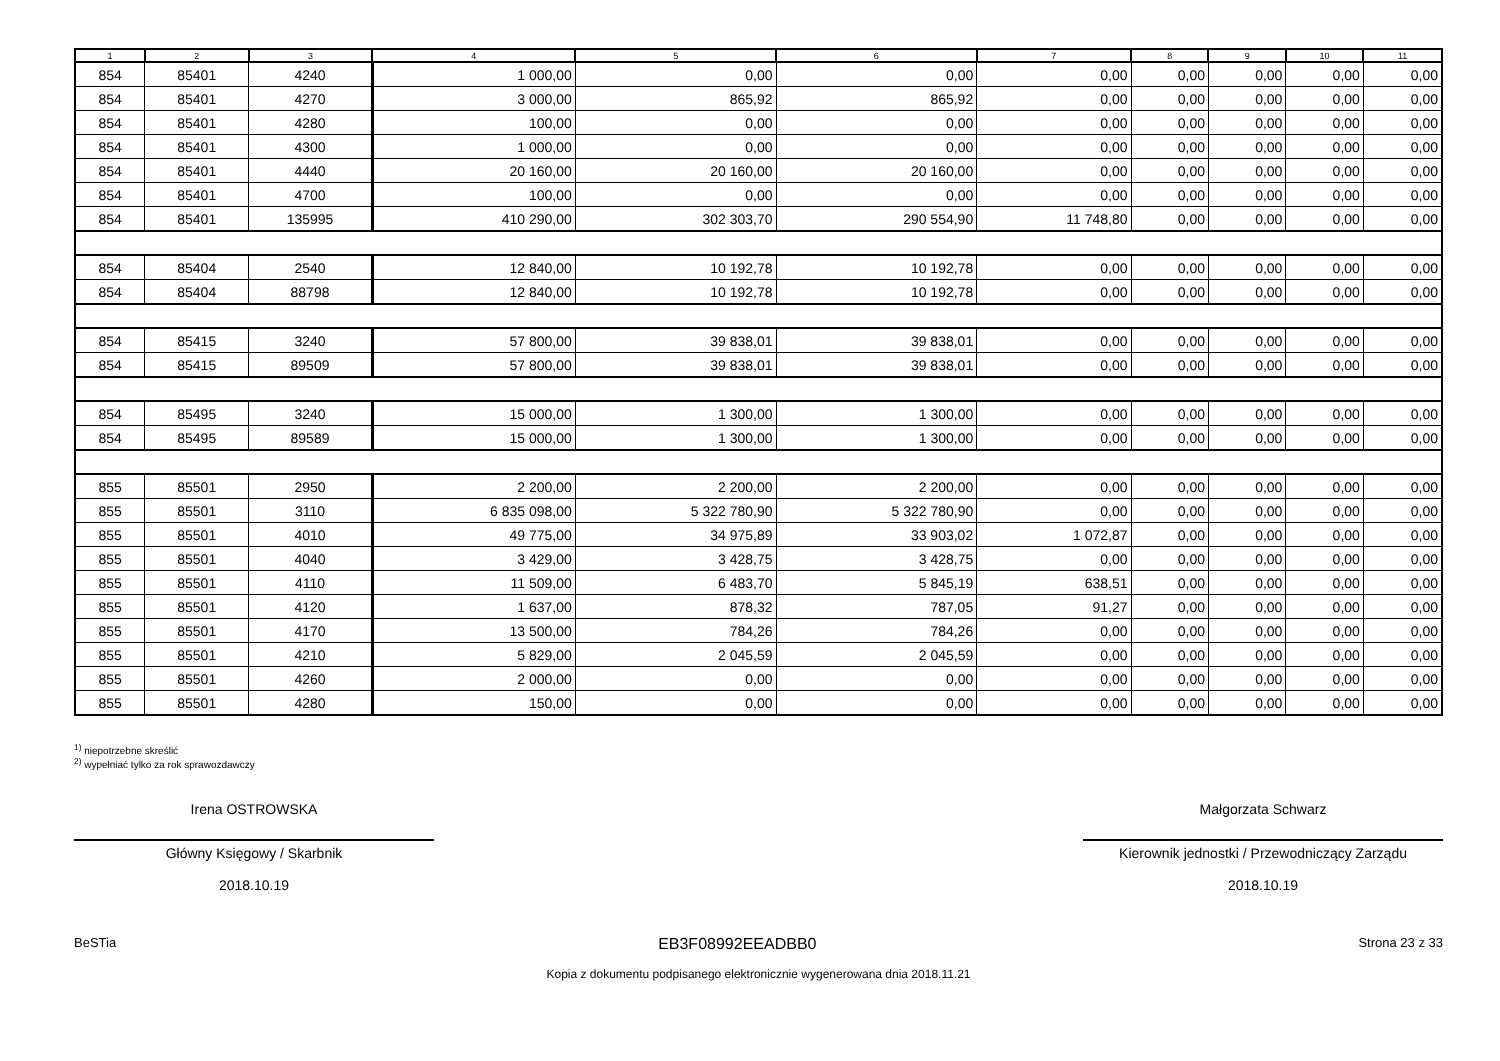| 1 | 2 | 3 | 4 | 5 | 6 | 7 | 8 | 9 | 10 | 11 |
| --- | --- | --- | --- | --- | --- | --- | --- | --- | --- | --- |
| 854 | 85401 | 4240 | 1 000,00 | 0,00 | 0,00 | 0,00 | 0,00 | 0,00 | 0,00 | 0,00 |
| 854 | 85401 | 4270 | 3 000,00 | 865,92 | 865,92 | 0,00 | 0,00 | 0,00 | 0,00 | 0,00 |
| 854 | 85401 | 4280 | 100,00 | 0,00 | 0,00 | 0,00 | 0,00 | 0,00 | 0,00 | 0,00 |
| 854 | 85401 | 4300 | 1 000,00 | 0,00 | 0,00 | 0,00 | 0,00 | 0,00 | 0,00 | 0,00 |
| 854 | 85401 | 4440 | 20 160,00 | 20 160,00 | 20 160,00 | 0,00 | 0,00 | 0,00 | 0,00 | 0,00 |
| 854 | 85401 | 4700 | 100,00 | 0,00 | 0,00 | 0,00 | 0,00 | 0,00 | 0,00 | 0,00 |
| 854 | 85401 | 135995 | 410 290,00 | 302 303,70 | 290 554,90 | 11 748,80 | 0,00 | 0,00 | 0,00 | 0,00 |
| 854 | 85404 | 2540 | 12 840,00 | 10 192,78 | 10 192,78 | 0,00 | 0,00 | 0,00 | 0,00 | 0,00 |
| 854 | 85404 | 88798 | 12 840,00 | 10 192,78 | 10 192,78 | 0,00 | 0,00 | 0,00 | 0,00 | 0,00 |
| 854 | 85415 | 3240 | 57 800,00 | 39 838,01 | 39 838,01 | 0,00 | 0,00 | 0,00 | 0,00 | 0,00 |
| 854 | 85415 | 89509 | 57 800,00 | 39 838,01 | 39 838,01 | 0,00 | 0,00 | 0,00 | 0,00 | 0,00 |
| 854 | 85495 | 3240 | 15 000,00 | 1 300,00 | 1 300,00 | 0,00 | 0,00 | 0,00 | 0,00 | 0,00 |
| 854 | 85495 | 89589 | 15 000,00 | 1 300,00 | 1 300,00 | 0,00 | 0,00 | 0,00 | 0,00 | 0,00 |
| 855 | 85501 | 2950 | 2 200,00 | 2 200,00 | 2 200,00 | 0,00 | 0,00 | 0,00 | 0,00 | 0,00 |
| 855 | 85501 | 3110 | 6 835 098,00 | 5 322 780,90 | 5 322 780,90 | 0,00 | 0,00 | 0,00 | 0,00 | 0,00 |
| 855 | 85501 | 4010 | 49 775,00 | 34 975,89 | 33 903,02 | 1 072,87 | 0,00 | 0,00 | 0,00 | 0,00 |
| 855 | 85501 | 4040 | 3 429,00 | 3 428,75 | 3 428,75 | 0,00 | 0,00 | 0,00 | 0,00 | 0,00 |
| 855 | 85501 | 4110 | 11 509,00 | 6 483,70 | 5 845,19 | 638,51 | 0,00 | 0,00 | 0,00 | 0,00 |
| 855 | 85501 | 4120 | 1 637,00 | 878,32 | 787,05 | 91,27 | 0,00 | 0,00 | 0,00 | 0,00 |
| 855 | 85501 | 4170 | 13 500,00 | 784,26 | 784,26 | 0,00 | 0,00 | 0,00 | 0,00 | 0,00 |
| 855 | 85501 | 4210 | 5 829,00 | 2 045,59 | 2 045,59 | 0,00 | 0,00 | 0,00 | 0,00 | 0,00 |
| 855 | 85501 | 4260 | 2 000,00 | 0,00 | 0,00 | 0,00 | 0,00 | 0,00 | 0,00 | 0,00 |
| 855 | 85501 | 4280 | 150,00 | 0,00 | 0,00 | 0,00 | 0,00 | 0,00 | 0,00 | 0,00 |
<sup>1)</sup> niepotrzebne skreślić
<sup>2)</sup> wypełniać tylko za rok sprawozdawczy
Irena OSTROWSKA
Główny Księgowy / Skarbnik
2018.10.19
Małgorzata Schwarz
Kierownik jednostki / Przewodniczący Zarządu
2018.10.19
BeSTia EB3F08992EEADBB0 Strona 23 z 33
Kopia z dokumentu podpisanego elektronicznie wygenerowana dnia 2018.11.21